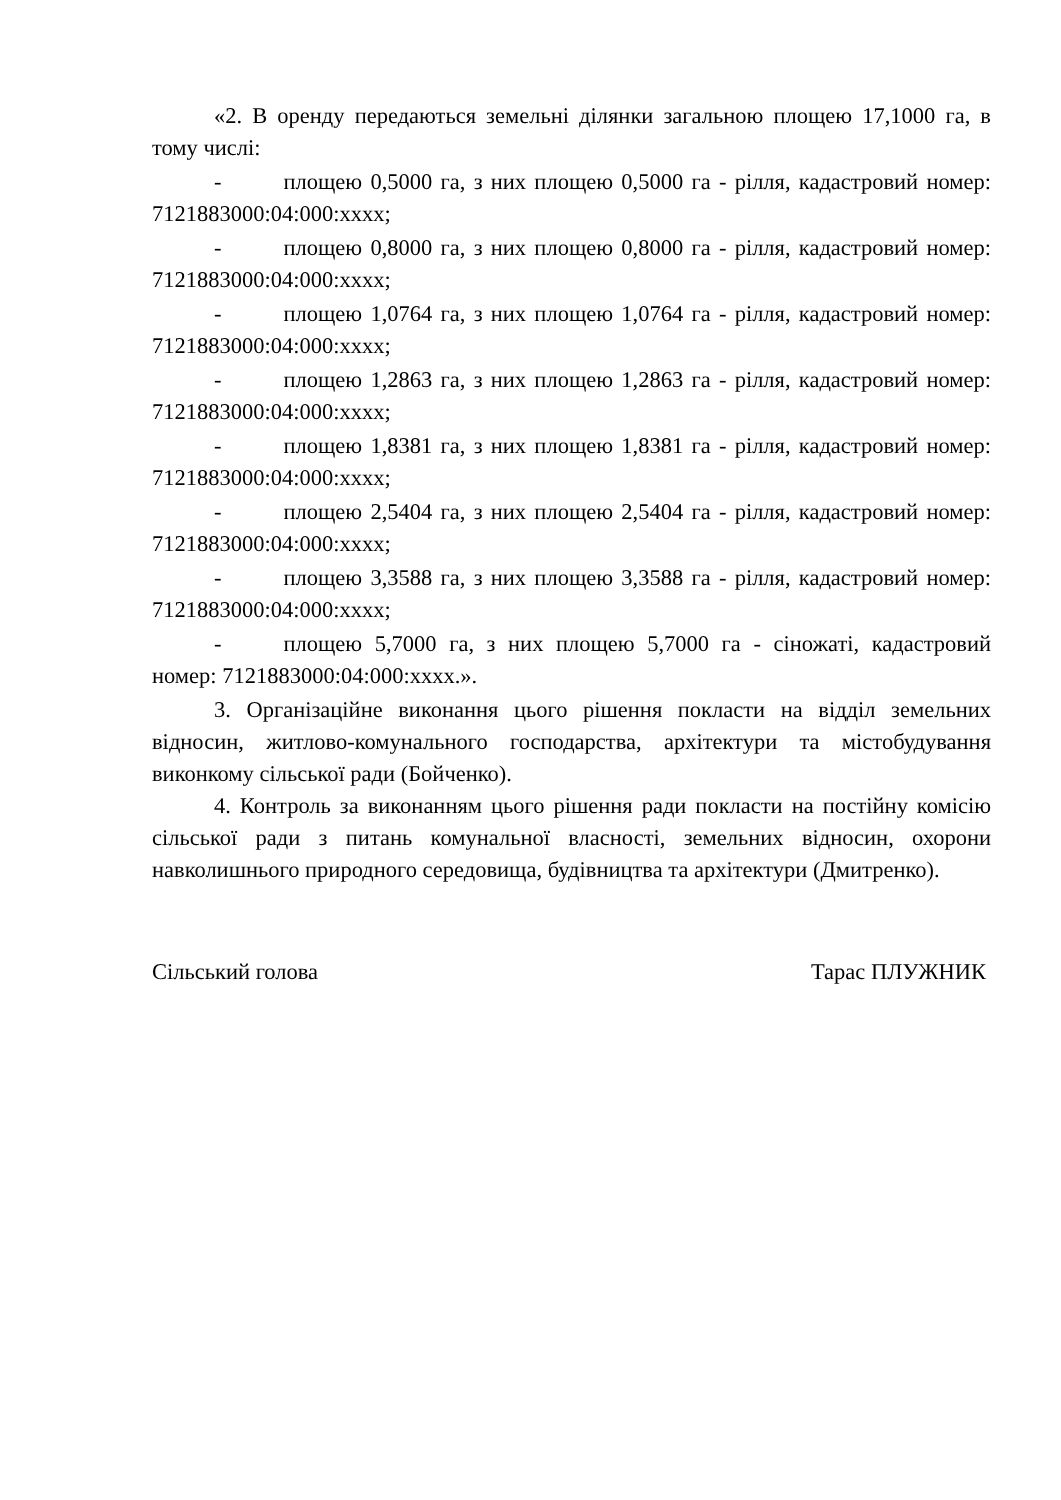«2. В оренду передаються земельні ділянки загальною площею 17,1000 га, в тому числі:
- площею 0,5000 га, з них площею 0,5000 га - рілля, кадастровий номер: 7121883000:04:000:xxxx;
- площею 0,8000 га, з них площею 0,8000 га - рілля, кадастровий номер: 7121883000:04:000:xxxx;
- площею 1,0764 га, з них площею 1,0764 га - рілля, кадастровий номер: 7121883000:04:000:xxxx;
- площею 1,2863 га, з них площею 1,2863 га - рілля, кадастровий номер: 7121883000:04:000:xxxx;
- площею 1,8381 га, з них площею 1,8381 га - рілля, кадастровий номер: 7121883000:04:000:xxxx;
- площею 2,5404 га, з них площею 2,5404 га - рілля, кадастровий номер: 7121883000:04:000:xxxx;
- площею 3,3588 га, з них площею 3,3588 га - рілля, кадастровий номер: 7121883000:04:000:xxxx;
- площею 5,7000 га, з них площею 5,7000 га - сіножаті, кадастровий номер: 7121883000:04:000:xxxx.».
3. Організаційне виконання цього рішення покласти на відділ земельних відносин, житлово-комунального господарства, архітектури та містобудування виконкому сільської ради (Бойченко).
4. Контроль за виконанням цього рішення ради покласти на постійну комісію сільської ради з питань комунальної власності, земельних відносин, охорони навколишнього природного середовища, будівництва та архітектури (Дмитренко).
Сільський голова Тарас ПЛУЖНИК